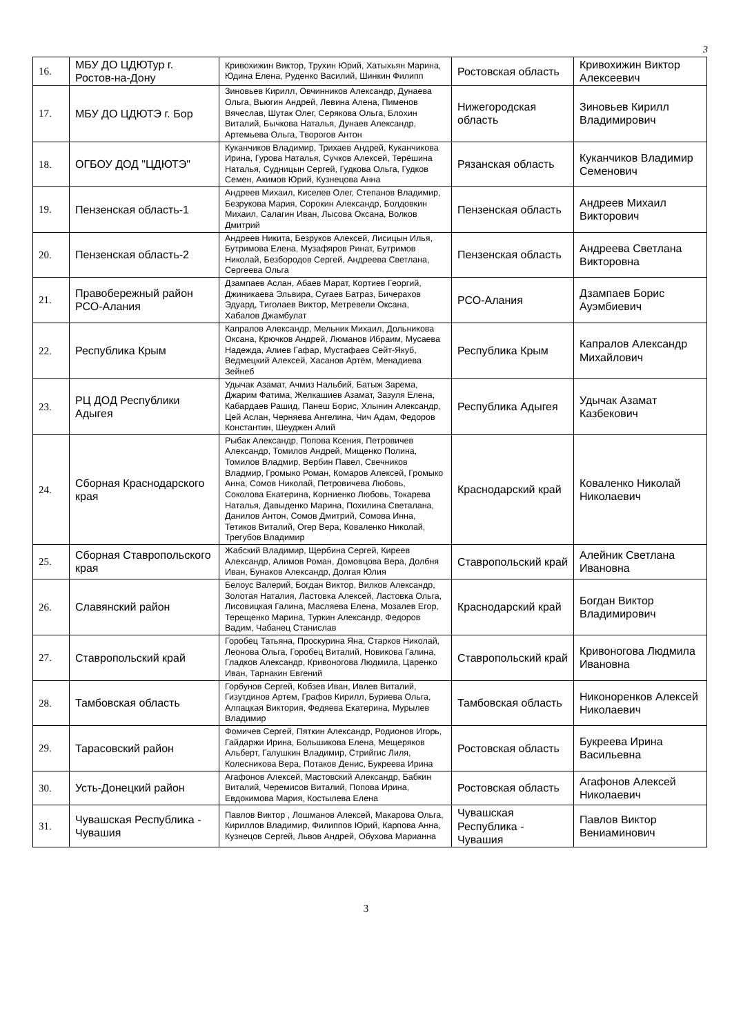3
| 16. | МБУ ДО ЦДЮТур г. Ростов-на-Дону | Кривохижин Виктор, Трухин Юрий, Хатыхьян Марина, Юдина Елена, Руденко Василий, Шинкин Филипп | Ростовская область | Кривохижин Виктор Алексеевич |
| 17. | МБУ ДО ЦДЮТЭ г. Бор | Зиновьев Кирилл, Овчинников Александр, Дунаева Ольга, Вьюгин Андрей, Левина Алена, Пименов Вячеслав, Шутак Олег, Серякова Ольга, Блохин Виталий, Бычкова Наталья, Дунаев Александр, Артемьева Ольга, Творогов Антон | Нижегородская область | Зиновьев Кирилл Владимирович |
| 18. | ОГБОУ ДОД "ЦДЮТЭ" | Куканчиков Владимир, Трихаев Андрей, Куканчикова Ирина, Гурова Наталья, Сучков Алексей, Терёшина Наталья, Судницын Сергей, Гудкова Ольга, Гудков Семен, Акимов Юрий, Кузнецова Анна | Рязанская область | Куканчиков Владимир Семенович |
| 19. | Пензенская область-1 | Андреев Михаил, Киселев Олег, Степанов Владимир, Безрукова Мария, Сорокин Александр, Болдовкин Михаил, Салагин Иван, Лысова Оксана, Волков Дмитрий | Пензенская область | Андреев Михаил Викторович |
| 20. | Пензенская область-2 | Андреев Никита, Безруков Алексей, Лисицын Илья, Бутримова Елена, Музафяров Ринат, Бутримов Николай, Безбородов Сергей, Андреева Светлана, Сергеева Ольга | Пензенская область | Андреева Светлана Викторовна |
| 21. | Правобережный район РСО-Алания | Дзампаев Аслан, Абаев Марат, Кортиев Георгий, Джиникаева Эльвира, Сугаев Батраз, Бичерахов Эдуард, Тиголаев Виктор, Метревели Оксана, Хабалов Джамбулат | РСО-Алания | Дзампаев Борис Ауэмбиевич |
| 22. | Республика Крым | Капралов Александр, Мельник Михаил, Дольникова Оксана, Крючков Андрей, Люманов Ибраим, Мусаева Надежда, Алиев Гафар, Мустафаев Сейт-Якуб, Ведмецкий Алексей, Хасанов Артём, Менадиева Зейнеб | Республика Крым | Капралов Александр Михайлович |
| 23. | РЦ ДОД Республики Адыгея | Удычак Азамат, Ачмиз Нальбий, Батыж Зарема, Джарим Фатима, Желкашиев Азамат, Зазуля Елена, Кабардаев Рашид, Панеш Борис, Хлынин Александр, Цей Аслан, Черняева Ангелина, Чич Адам, Федоров Константин, Шеуджен Алий | Республика Адыгея | Удычак Азамат Казбекович |
| 24. | Сборная Краснодарского края | Рыбак Александр, Попова Ксения, Петровичев Александр, Томилов Андрей, Мищенко Полина, Томилов Владмир, Вербин Павел, Свечников Владмир, Громыко Роман, Комаров Алексей, Громыко Анна, Сомов Николай, Петровичева Любовь, Соколова Екатерина, Корниенко Любовь, Токарева Наталья, Давыденко Марина, Похилина Светалана, Данилов Антон, Сомов Дмитрий, Сомова Инна, Тетиков Виталий, Огер Вера, Коваленко Николай, Трегубов Владимир | Краснодарский край | Коваленко Николай Николаевич |
| 25. | Сборная Ставропольского края | Жабский Владимир, Щербина Сергей, Киреев Александр, Алимов Роман, Домовцова Вера, Долбня Иван, Бунаков Александр, Долгая Юлия | Ставропольский край | Алейник Светлана Ивановна |
| 26. | Славянский район | Белоус Валерий, Богдан Виктор, Вилков Александр, Золотая Наталия, Ластовка Алексей, Ластовка Ольга, Лисовицкая Галина, Масляева Елена, Мозалев Егор, Терещенко Марина, Туркин Александр, Федоров Вадим, Чабанец Станислав | Краснодарский край | Богдан Виктор Владимирович |
| 27. | Ставропольский край | Горобец Татьяна, Проскурина Яна, Старков Николай, Леонова Ольга, Горобец Виталий, Новикова Галина, Гладков Александр, Кривоногова Людмила, Царенко Иван, Тарнакин Евгений | Ставропольский край | Кривоногова Людмила Ивановна |
| 28. | Тамбовская область | Горбунов Сергей, Кобзев Иван, Ивлев Виталий, Гизутдинов Артем, Графов Кирилл, Буриева Ольга, Алпацкая Виктория, Федяева Екатерина, Мурылев Владимир | Тамбовская область | Никоноренков Алексей Николаевич |
| 29. | Тарасовский район | Фомичев Сергей, Пяткин Александр, Родионов Игорь, Гайдаржи Ирина, Большикова Елена, Мещеряков Альберт, Галушкин Владимир, Стрийгис Лиля, Колесникова Вера, Потаков Денис, Букреева Ирина | Ростовская область | Букреева Ирина Васильевна |
| 30. | Усть-Донецкий район | Агафонов Алексей, Мастовский Александр, Бабкин Виталий, Черемисов Виталий, Попова Ирина, Евдокимова Мария, Костылева Елена | Ростовская область | Агафонов Алексей Николаевич |
| 31. | Чувашская Республика - Чувашия | Павлов Виктор , Лошманов Алексей, Макарова Ольга, Кириллов Владимир, Филиппов Юрий, Карпова Анна, Кузнецов Сергей, Львов Андрей, Обухова Марианна | Чувашская Республика - Чувашия | Павлов Виктор Вениаминович |
3